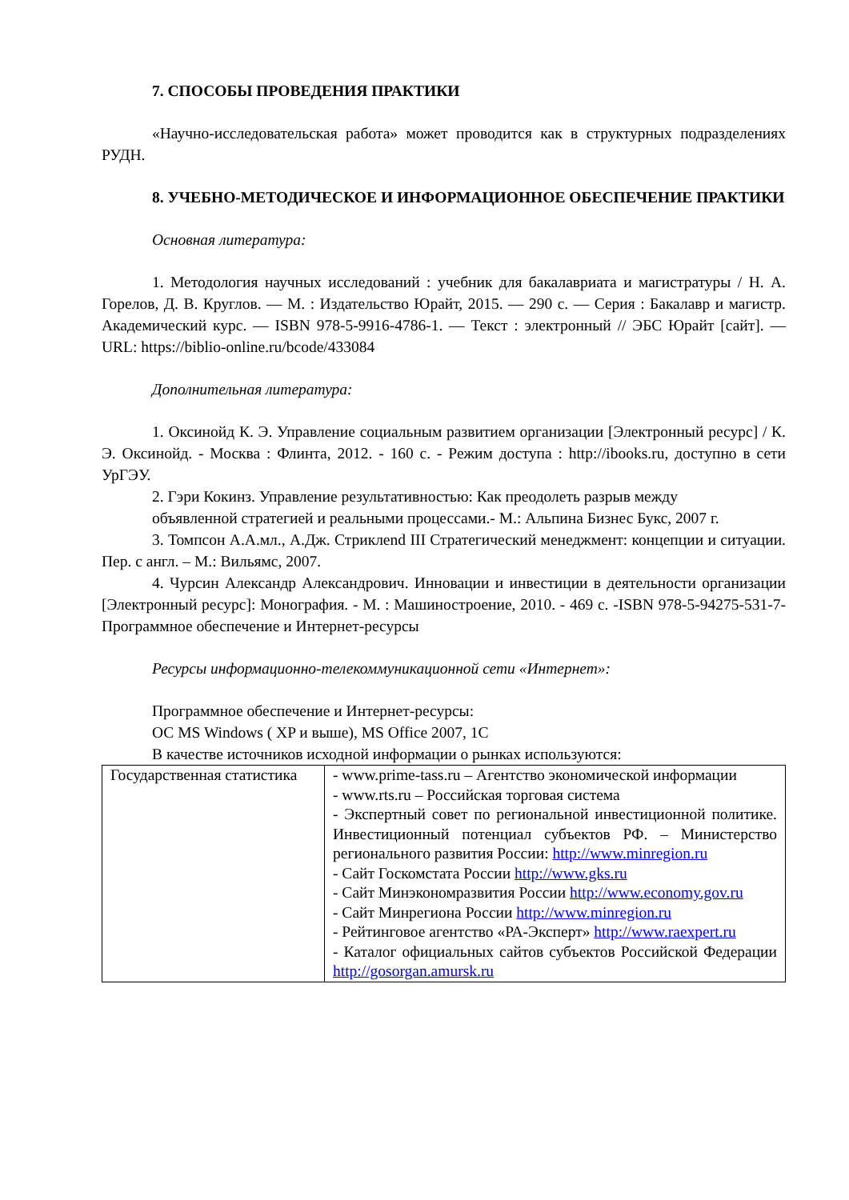7. СПОСОБЫ ПРОВЕДЕНИЯ ПРАКТИКИ
«Научно-исследовательская работа» может проводится как в структурных подразделениях РУДН.
8. УЧЕБНО-МЕТОДИЧЕСКОЕ И ИНФОРМАЦИОННОЕ ОБЕСПЕЧЕНИЕ ПРАКТИКИ
Основная литература:
1. Методология научных исследований : учебник для бакалавриата и магистратуры / Н. А. Горелов, Д. В. Круглов. — М. : Издательство Юрайт, 2015. — 290 с. — Серия : Бакалавр и магистр. Академический курс. — ISBN 978-5-9916-4786-1. — Текст : электронный // ЭБС Юрайт [сайт]. — URL: https://biblio-online.ru/bcode/433084
Дополнительная литература:
1. Оксинойд К. Э. Управление социальным развитием организации [Электронный ресурс] / К. Э. Оксинойд. - Москва : Флинта, 2012. - 160 с. - Режим доступа : http://ibooks.ru, доступно в сети УрГЭУ.
2. Гэри Кокинз. Управление результативностью: Как преодолеть разрыв между
объявленной стратегией и реальными процессами.- М.: Альпина Бизнес Букс, 2007 г.
3. Томпсон А.А.мл., А.Дж. Стриклend III Стратегический менеджмент: концепции и ситуации. Пер. с англ. – М.: Вильямс, 2007.
4. Чурсин Александр Александрович. Инновации и инвестиции в деятельности организации [Электронный ресурс]: Монография. - М. : Машиностроение, 2010. - 469 с. -ISBN 978-5-94275-531-7- Программное обеспечение и Интернет-ресурсы
Ресурсы информационно-телекоммуникационной сети «Интернет»:
Программное обеспечение и Интернет-ресурсы:
ОС MS Windows ( XP и выше), MS Office 2007, 1С
В качестве источников исходной информации о рынках используются:
| Государственная статистика | - www.prime-tass.ru – Агентство экономической информации - www.rts.ru – Российская торговая система - Экспертный совет по региональной инвестиционной политике. Инвестиционный потенциал субъектов РФ. – Министерство регионального развития России: http://www.minregion.ru - Сайт Госкомстата России http://www.gks.ru - Сайт Минэкономразвития России http://www.economy.gov.ru - Сайт Минрегиона России http://www.minregion.ru - Рейтинговое агентство «РА-Эксперт» http://www.raexpert.ru - Каталог официальных сайтов субъектов Российской Федерации http://gosorgan.amursk.ru |